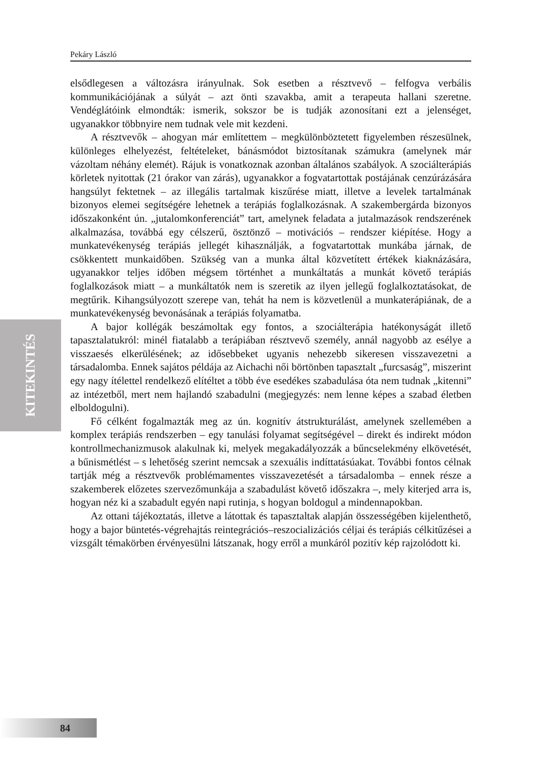Pekáry László
KITEKINTÉS
elsődlegesen a változásra irányulnak. Sok esetben a résztvevő – felfogva verbális kommunikációjának a súlyát – azt önti szavakba, amit a terapeuta hallani szeretne. Vendéglátóink elmondták: ismerik, sokszor be is tudják azonosítani ezt a jelenséget, ugyanakkor többnyire nem tudnak vele mit kezdeni.
A résztvevők – ahogyan már említettem – megkülönböztetett figyelemben részesülnek, különleges elhelyezést, feltételeket, bánásmódot biztosítanak számukra (amelynek már vázoltam néhány elemét). Rájuk is vonatkoznak azonban általános szabályok. A szociálterápiás körletek nyitottak (21 órakor van zárás), ugyanakkor a fogvatartottak postájának cenzúrázására hangsúlyt fektetnek – az illegális tartalmak kiszűrése miatt, illetve a levelek tartalmának bizonyos elemei segítségére lehetnek a terápiás foglalkozásnak. A szakembergárda bizonyos időszakonként ún. „jutalomkonferenciát” tart, amelynek feladata a jutalmazások rendszerének alkalmazása, továbbá egy célszerű, ösztönző – motivációs – rendszer kiépítése. Hogy a munkatevékenység terápiás jellegét kihasználják, a fogvatartottak munkába járnak, de csökkentett munkaidőben. Szükség van a munka által közvetített értékek kiaknázására, ugyanakkor teljes időben mégsem történhet a munkáltatás a munkát követő terápiás foglalkozások miatt – a munkáltatók nem is szeretik az ilyen jellegű foglalkoztatásokat, de megtűrik. Kihangsúlyozott szerepe van, tehát ha nem is közvetlenül a munkaterápiának, de a munkatevékenység bevonásának a terápiás folyamatba.
A bajor kollégák beszámoltak egy fontos, a szociálterápia hatékonyságát illető tapasztalatukról: minél fiatalabb a terápiában résztvevő személy, annál nagyobb az esélye a visszaesés elkerülésének; az idősebbeket ugyanis nehezebb sikeresen visszavezetni a társadalomba. Ennek sajátos példája az Aichachi női börtönben tapasztalt „furcsaság”, miszerint egy nagy ítélettel rendelkező elítéltet a több éve esedékes szabadulása óta nem tudnak „kitenni” az intézetből, mert nem hajlandó szabadulni (megjegyzés: nem lenne képes a szabad életben elboldogulni).
Fő célként fogalmazták meg az ún. kognitív átstrukturálást, amelynek szellemében a komplex terápiás rendszerben – egy tanulási folyamat segítségével – direkt és indirekt módon kontrollmechanizmusok alakulnak ki, melyek megakadályozzák a bűncselekmény elkövetését, a bűnismétlést – s lehetőség szerint nemcsak a szexuális indíttatásúakat. További fontos célnak tartják még a résztvevők problémamentes visszavezetését a társadalomba – ennek része a szakemberek előzetes szervezőmunkája a szabadulást követő időszakra –, mely kiterjed arra is, hogyan néz ki a szabadult egyén napi rutinja, s hogyan boldogul a mindennapokban.
Az ottani tájékoztatás, illetve a látottak és tapasztaltak alapján összességében kijelenthető, hogy a bajor büntetés-végrehajtás reintegrációs–reszocializációs céljai és terápiás célkitűzései a vizsgált témakörben érvényesülni látszanak, hogy erről a munkáról pozitív kép rajzolódott ki.
84